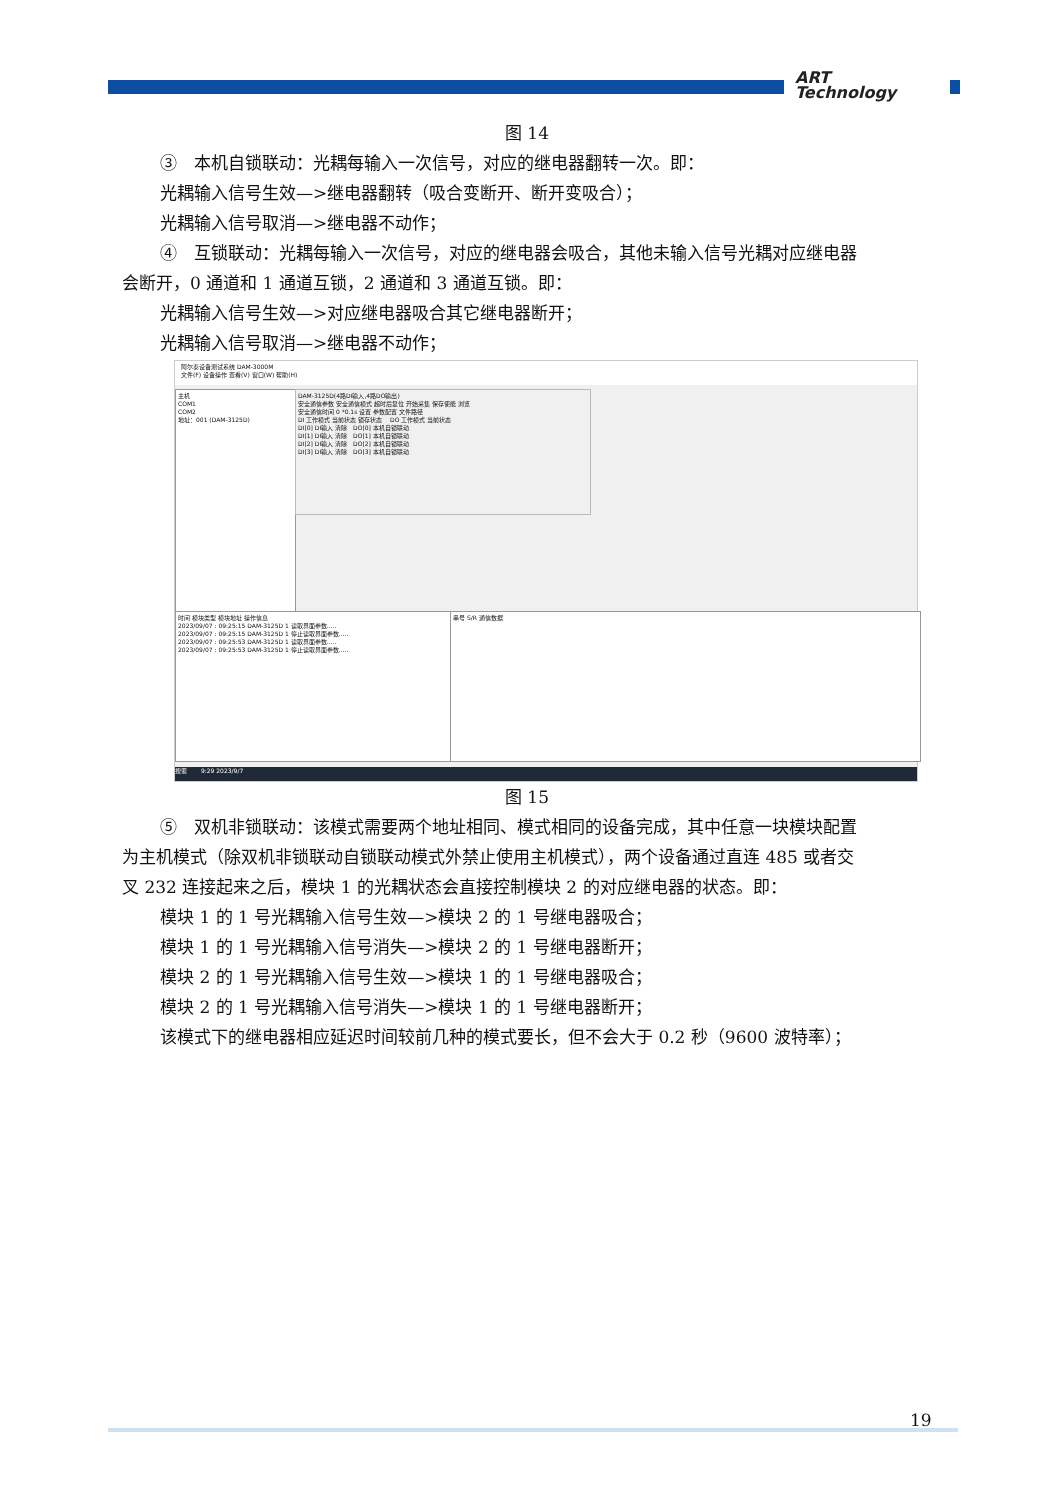ART
Technology
图 14
③　本机自锁联动：光耦每输入一次信号，对应的继电器翻转一次。即：
光耦输入信号生效—>继电器翻转（吸合变断开、断开变吸合）；
光耦输入信号取消—>继电器不动作；
④　互锁联动：光耦每输入一次信号，对应的继电器会吸合，其他未输入信号光耦对应继电器
会断开，0 通道和 1 通道互锁，2 通道和 3 通道互锁。即：
光耦输入信号生效—>对应继电器吸合其它继电器断开；
光耦输入信号取消—>继电器不动作；
阿尔泰设备测试系统 DAM-3000M
文件(F) 设备操作 查看(V) 窗口(W) 帮助(H)
主机
COM1
COM2
地址：001 (DAM-3125D)
DAM-3125D(4路DI输入,4路DO输出)
安全通信参数 安全通信模式 超时后复位 开始采集 保存使能 浏览
安全通信时间 0 *0.1s 设置 参数配置 文件路径
DI 工作模式 当前状态 锁存状态 　DO 工作模式 当前状态
DI[0] DI输入 清除　DO[0] 本机自锁联动
DI[1] DI输入 清除　DO[1] 本机自锁联动
DI[2] DI输入 清除　DO[2] 本机自锁联动
DI[3] DI输入 清除　DO[3] 本机自锁联动
时间 模块类型 模块地址 操作信息
2023/09/07 : 09:25:15 DAM-3125D 1 读取界面参数.....
2023/09/07 : 09:25:15 DAM-3125D 1 停止读取界面参数.....
2023/09/07 : 09:25:53 DAM-3125D 1 读取界面参数.....
2023/09/07 : 09:25:53 DAM-3125D 1 停止读取界面参数.....
串号 S/R 通信数据
搜索 　　9:29 2023/9/7
图 15
⑤　双机非锁联动：该模式需要两个地址相同、模式相同的设备完成，其中任意一块模块配置
为主机模式（除双机非锁联动自锁联动模式外禁止使用主机模式），两个设备通过直连 485 或者交
叉 232 连接起来之后，模块 1 的光耦状态会直接控制模块 2 的对应继电器的状态。即：
模块 1 的 1 号光耦输入信号生效—>模块 2 的 1 号继电器吸合；
模块 1 的 1 号光耦输入信号消失—>模块 2 的 1 号继电器断开；
模块 2 的 1 号光耦输入信号生效—>模块 1 的 1 号继电器吸合；
模块 2 的 1 号光耦输入信号消失—>模块 1 的 1 号继电器断开；
该模式下的继电器相应延迟时间较前几种的模式要长，但不会大于 0.2 秒（9600 波特率）；
19